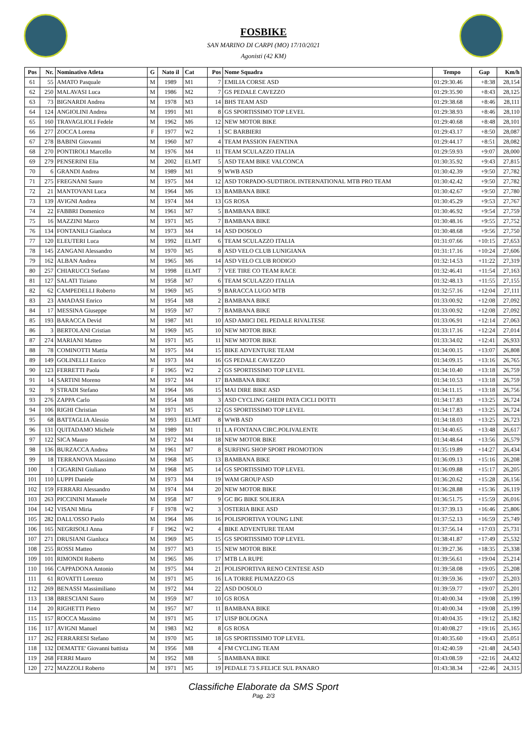FOSBIKE
SAN MARINO DI CARPI (MO) 17/10/2021
Agonisti (42 KM)
| Pos | Nr. | Nominativo Atleta | G | Nato il | Cat | Pos | Nome Squadra | Tempo | Gap | Km/h |
| --- | --- | --- | --- | --- | --- | --- | --- | --- | --- | --- |
| 61 | 55 | AMATO Pasquale | M | 1989 | M1 | 7 | EMILIA CORSE ASD | 01:29:30.46 | +8:38 | 28,154 |
| 62 | 250 | MALAVASI Luca | M | 1986 | M2 | 7 | GS PEDALE CAVEZZO | 01:29:35.90 | +8:43 | 28,125 |
| 63 | 73 | BIGNARDI Andrea | M | 1978 | M3 | 14 | BHS TEAM ASD | 01:29:38.68 | +8:46 | 28,111 |
| 64 | 124 | ANGIOLINI Andrea | M | 1991 | M1 | 8 | GS SPORTISSIMO TOP LEVEL | 01:29:38.93 | +8:46 | 28,110 |
| 65 | 160 | TRAVAGLIOLI Fedele | M | 1962 | M6 | 12 | NEW MOTOR BIKE | 01:29:40.68 | +8:48 | 28,101 |
| 66 | 277 | ZOCCA Lorena | F | 1977 | W2 | 1 | SC BARBIERI | 01:29:43.17 | +8:50 | 28,087 |
| 67 | 278 | BABINI Giovanni | M | 1960 | M7 | 4 | TEAM PASSION FAENTINA | 01:29:44.17 | +8:51 | 28,082 |
| 68 | 270 | PONTIROLI Marcello | M | 1976 | M4 | 11 | TEAM SCULAZZO ITALIA | 01:29:59.93 | +9:07 | 28,000 |
| 69 | 279 | PENSERINI Elia | M | 2002 | ELMT | 5 | ASD TEAM BIKE VALCONCA | 01:30:35.92 | +9:43 | 27,815 |
| 70 | 6 | GRANDI Andrea | M | 1989 | M1 | 9 | WWB ASD | 01:30:42.39 | +9:50 | 27,782 |
| 71 | 275 | FREGNANI Sauro | M | 1975 | M4 | 12 | ASD TORPADO-SUDTIROL INTERNATIONAL MTB PRO TEAM | 01:30:42.42 | +9:50 | 27,782 |
| 72 | 21 | MANTOVANI Luca | M | 1964 | M6 | 13 | BAMBANA BIKE | 01:30:42.67 | +9:50 | 27,780 |
| 73 | 139 | AVIGNI Andrea | M | 1974 | M4 | 13 | GS ROSA | 01:30:45.29 | +9:53 | 27,767 |
| 74 | 22 | FABBRI Domenico | M | 1961 | M7 | 5 | BAMBANA BIKE | 01:30:46.92 | +9:54 | 27,759 |
| 75 | 16 | MAZZINI Marco | M | 1971 | M5 | 7 | BAMBANA BIKE | 01:30:48.16 | +9:55 | 27,752 |
| 76 | 134 | FONTANILI Gianluca | M | 1973 | M4 | 14 | ASD DOSOLO | 01:30:48.68 | +9:56 | 27,750 |
| 77 | 120 | ELEUTERI Luca | M | 1992 | ELMT | 6 | TEAM SCULAZZO ITALIA | 01:31:07.66 | +10:15 | 27,653 |
| 78 | 145 | ZANGANI Alessandro | M | 1970 | M5 | 8 | ASD VELO CLUB LUNIGIANA | 01:31:17.16 | +10:24 | 27,606 |
| 79 | 162 | ALBAN Andrea | M | 1965 | M6 | 14 | ASD VELO CLUB RODIGO | 01:32:14.53 | +11:22 | 27,319 |
| 80 | 257 | CHIARUCCI Stefano | M | 1998 | ELMT | 7 | VEE TIRE CO TEAM RACE | 01:32:46.41 | +11:54 | 27,163 |
| 81 | 127 | SALATI Tiziano | M | 1958 | M7 | 6 | TEAM SCULAZZO ITALIA | 01:32:48.13 | +11:55 | 27,155 |
| 82 | 62 | CAMPEDELLI Roberto | M | 1969 | M5 | 9 | BARACCA LUGO MTB | 01:32:57.16 | +12:04 | 27,111 |
| 83 | 23 | AMADASI Enrico | M | 1954 | M8 | 2 | BAMBANA BIKE | 01:33:00.92 | +12:08 | 27,092 |
| 84 | 17 | MESSINA Giuseppe | M | 1959 | M7 | 7 | BAMBANA BIKE | 01:33:00.92 | +12:08 | 27,092 |
| 85 | 193 | BARACCA Devid | M | 1987 | M1 | 10 | ASD AMICI DEL PEDALE RIVALTESE | 01:33:06.91 | +12:14 | 27,063 |
| 86 | 3 | BERTOLANI Cristian | M | 1969 | M5 | 10 | NEW MOTOR BIKE | 01:33:17.16 | +12:24 | 27,014 |
| 87 | 274 | MARIANI Matteo | M | 1971 | M5 | 11 | NEW MOTOR BIKE | 01:33:34.02 | +12:41 | 26,933 |
| 88 | 78 | COMINOTTI Mattia | M | 1975 | M4 | 15 | BIKE ADVENTURE TEAM | 01:34:00.15 | +13:07 | 26,808 |
| 89 | 149 | GOLINELLI Enrico | M | 1973 | M4 | 16 | GS PEDALE CAVEZZO | 01:34:09.15 | +13:16 | 26,765 |
| 90 | 123 | FERRETTI Paola | F | 1965 | W2 | 2 | GS SPORTISSIMO TOP LEVEL | 01:34:10.40 | +13:18 | 26,759 |
| 91 | 14 | SARTINI Moreno | M | 1972 | M4 | 17 | BAMBANA BIKE | 01:34:10.53 | +13:18 | 26,759 |
| 92 | 9 | STRADI Stefano | M | 1964 | M6 | 15 | MAI DIRE BIKE ASD | 01:34:11.15 | +13:18 | 26,756 |
| 93 | 276 | ZAPPA Carlo | M | 1954 | M8 | 3 | ASD CYCLING GHEDI PATA CICLI DOTTI | 01:34:17.83 | +13:25 | 26,724 |
| 94 | 106 | RIGHI Christian | M | 1971 | M5 | 12 | GS SPORTISSIMO TOP LEVEL | 01:34:17.83 | +13:25 | 26,724 |
| 95 | 68 | BATTAGLIA Alessio | M | 1993 | ELMT | 8 | WWB ASD | 01:34:18.03 | +13:25 | 26,723 |
| 96 | 131 | QUITADAMO Michele | M | 1989 | M1 | 11 | LA FONTANA CIRC.POLIVALENTE | 01:34:40.65 | +13:48 | 26,617 |
| 97 | 122 | SICA Mauro | M | 1972 | M4 | 18 | NEW MOTOR BIKE | 01:34:48.64 | +13:56 | 26,579 |
| 98 | 136 | BURZACCA Andrea | M | 1961 | M7 | 8 | SURFING SHOP SPORT PROMOTION | 01:35:19.89 | +14:27 | 26,434 |
| 99 | 18 | TERRANOVA Massimo | M | 1968 | M5 | 13 | BAMBANA BIKE | 01:36:09.13 | +15:16 | 26,208 |
| 100 | 1 | CIGARINI Giuliano | M | 1968 | M5 | 14 | GS SPORTISSIMO TOP LEVEL | 01:36:09.88 | +15:17 | 26,205 |
| 101 | 110 | LUPPI Daniele | M | 1973 | M4 | 19 | WAM GROUP ASD | 01:36:20.62 | +15:28 | 26,156 |
| 102 | 159 | FERRARI Alessandro | M | 1974 | M4 | 20 | NEW MOTOR BIKE | 01:36:28.88 | +15:36 | 26,119 |
| 103 | 263 | PICCININI Manuele | M | 1958 | M7 | 9 | GC BG BIKE SOLIERA | 01:36:51.75 | +15:59 | 26,016 |
| 104 | 142 | VISANI Miria | F | 1978 | W2 | 3 | OSTERIA BIKE ASD | 01:37:39.13 | +16:46 | 25,806 |
| 105 | 282 | DALL'OSSO Paolo | M | 1964 | M6 | 16 | POLISPORTIVA YOUNG LINE | 01:37:52.13 | +16:59 | 25,749 |
| 106 | 165 | NEGRISOLI Anna | F | 1962 | W2 | 4 | BIKE ADVENTURE TEAM | 01:37:56.14 | +17:03 | 25,731 |
| 107 | 271 | DRUSIANI Gianluca | M | 1969 | M5 | 15 | GS SPORTISSIMO TOP LEVEL | 01:38:41.87 | +17:49 | 25,532 |
| 108 | 255 | ROSSI Matteo | M | 1977 | M3 | 15 | NEW MOTOR BIKE | 01:39:27.36 | +18:35 | 25,338 |
| 109 | 101 | RIMONDI Roberto | M | 1965 | M6 | 17 | MTB LA RUPE | 01:39:56.61 | +19:04 | 25,214 |
| 110 | 166 | CAPPADONA Antonio | M | 1975 | M4 | 21 | POLISPORTIVA RENO CENTESE ASD | 01:39:58.08 | +19:05 | 25,208 |
| 111 | 61 | ROVATTI Lorenzo | M | 1971 | M5 | 16 | LA TORRE PIUMAZZO GS | 01:39:59.36 | +19:07 | 25,203 |
| 112 | 269 | BENASSI Massimiliano | M | 1972 | M4 | 22 | ASD DOSOLO | 01:39:59.77 | +19:07 | 25,201 |
| 113 | 138 | BRESCIANI Sauro | M | 1959 | M7 | 10 | GS ROSA | 01:40:00.34 | +19:08 | 25,199 |
| 114 | 20 | RIGHETTI Pietro | M | 1957 | M7 | 11 | BAMBANA BIKE | 01:40:00.34 | +19:08 | 25,199 |
| 115 | 157 | ROCCA Massimo | M | 1971 | M5 | 17 | UISP BOLOGNA | 01:40:04.35 | +19:12 | 25,182 |
| 116 | 117 | AVIGNI Manuel | M | 1983 | M2 | 8 | GS ROSA | 01:40:08.27 | +19:16 | 25,165 |
| 117 | 262 | FERRARESI Stefano | M | 1970 | M5 | 18 | GS SPORTISSIMO TOP LEVEL | 01:40:35.60 | +19:43 | 25,051 |
| 118 | 132 | DEMATTE' Giovanni battista | M | 1956 | M8 | 4 | FM CYCLING TEAM | 01:42:40.59 | +21:48 | 24,543 |
| 119 | 268 | FERRI Mauro | M | 1952 | M8 | 5 | BAMBANA BIKE | 01:43:08.59 | +22:16 | 24,432 |
| 120 | 272 | MAZZOLI Roberto | M | 1971 | M5 | 19 | PEDALE 73 S.FELICE SUL PANARO | 01:43:38.34 | +22:46 | 24,315 |
Classifiche Elaborate da SMS Sport
Pag. 2/3